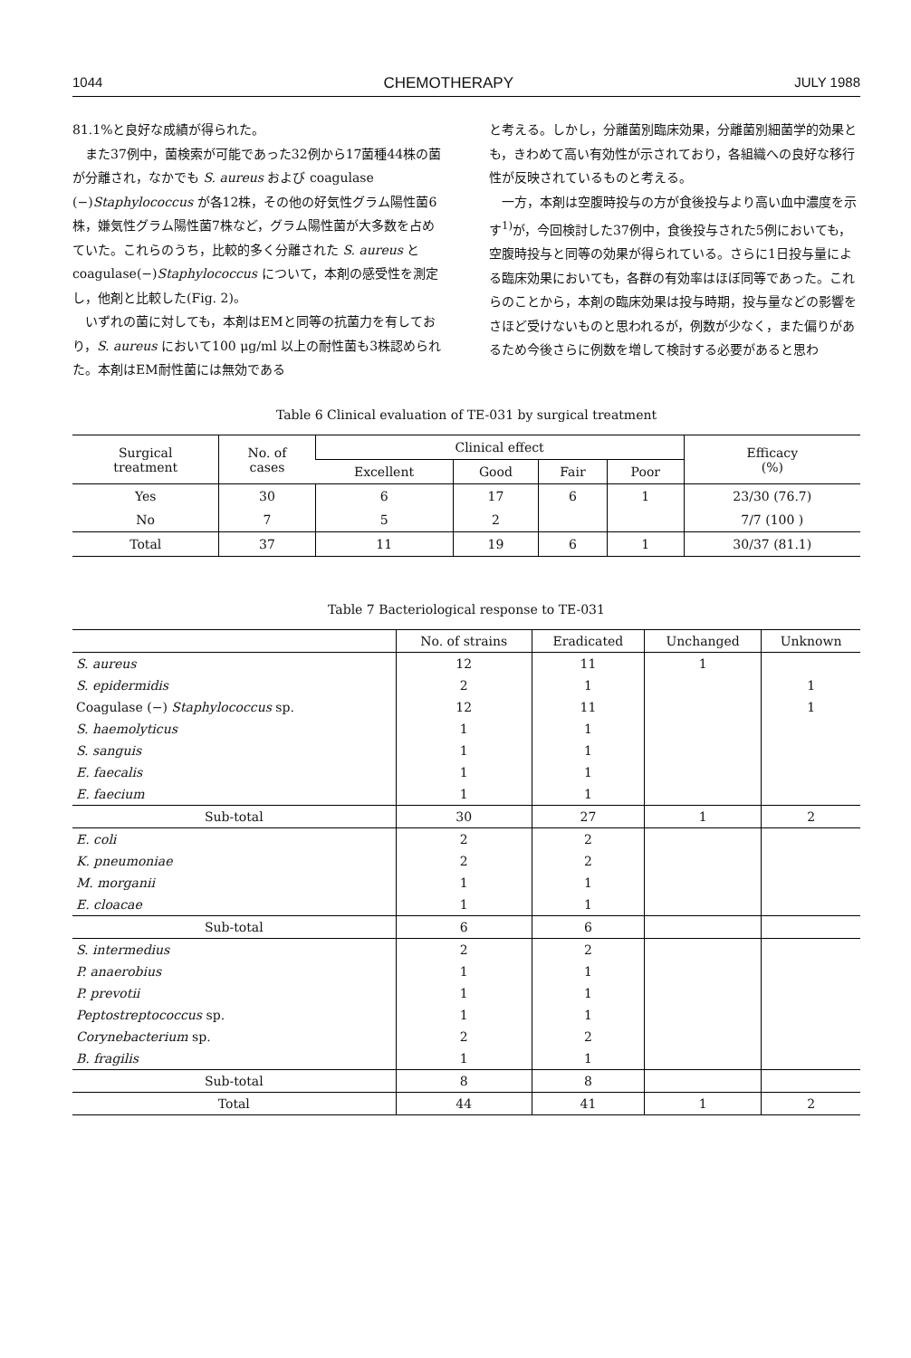1044 CHEMOTHERAPY JULY 1988
81.1%と良好な成績が得られた。
　また37例中，菌検索が可能であった32例から17菌種44株の菌が分離され，なかでも S. aureus および coagulase (−)Staphylococcus が各12株，その他の好気性グラム陽性菌6株，嫌気性グラム陽性菌7株など，グラム陽性菌が大多数を占めていた。これらのうち，比較的多く分離された S. aureus と coagulase(−)Staphylococcus について，本剤の感受性を測定し，他剤と比較した(Fig. 2)。
　いずれの菌に対しても，本剤はEMと同等の抗菌力を有しており，S. aureus において100 μg/ml 以上の耐性菌も3株認められた。本剤はEM耐性菌には無効である
と考える。しかし，分離菌別臨床効果，分離菌別細菌学的効果とも，きわめて高い有効性が示されており，各組織への良好な移行性が反映されているものと考える。
　一方，本剤は空腹時投与の方が食後投与より高い血中濃度を示す<sup>1)</sup>が，今回検討した37例中，食後投与された5例においても，空腹時投与と同等の効果が得られている。さらに1日投与量による臨床効果においても，各群の有効率はほぼ同等であった。これらのことから，本剤の臨床効果は投与時期，投与量などの影響をさほど受けないものと思われるが，例数が少なく，また偏りがあるため今後さらに例数を増して検討する必要があると思わ
Table 6 Clinical evaluation of TE-031 by surgical treatment
| Surgical treatment | No. of cases | Clinical effect | | | | Efficacy (%) |
| --- | --- | --- | --- | --- | --- | --- |
| | | Excellent | Good | Fair | Poor | |
| Yes | 30 | 6 | 17 | 6 | 1 | 23/30 (76.7) |
| No | 7 | 5 | 2 | | | 7/7 (100 ) |
| Total | 37 | 11 | 19 | 6 | 1 | 30/37 (81.1) |
Table 7 Bacteriological response to TE-031
| | No. of strains | Eradicated | Unchanged | Unknown |
| --- | --- | --- | --- | --- |
| S. aureus | 12 | 11 | 1 | |
| S. epidermidis | 2 | 1 | | 1 |
| Coagulase (−) Staphylococcus sp. | 12 | 11 | | 1 |
| S. haemolyticus | 1 | 1 | | |
| S. sanguis | 1 | 1 | | |
| E. faecalis | 1 | 1 | | |
| E. faecium | 1 | 1 | | |
| Sub-total | 30 | 27 | 1 | 2 |
| E. coli | 2 | 2 | | |
| K. pneumoniae | 2 | 2 | | |
| M. morganii | 1 | 1 | | |
| E. cloacae | 1 | 1 | | |
| Sub-total | 6 | 6 | | |
| S. intermedius | 2 | 2 | | |
| P. anaerobius | 1 | 1 | | |
| P. prevotii | 1 | 1 | | |
| Peptostreptococcus sp. | 1 | 1 | | |
| Corynebacterium sp. | 2 | 2 | | |
| B. fragilis | 1 | 1 | | |
| Sub-total | 8 | 8 | | |
| Total | 44 | 41 | 1 | 2 |